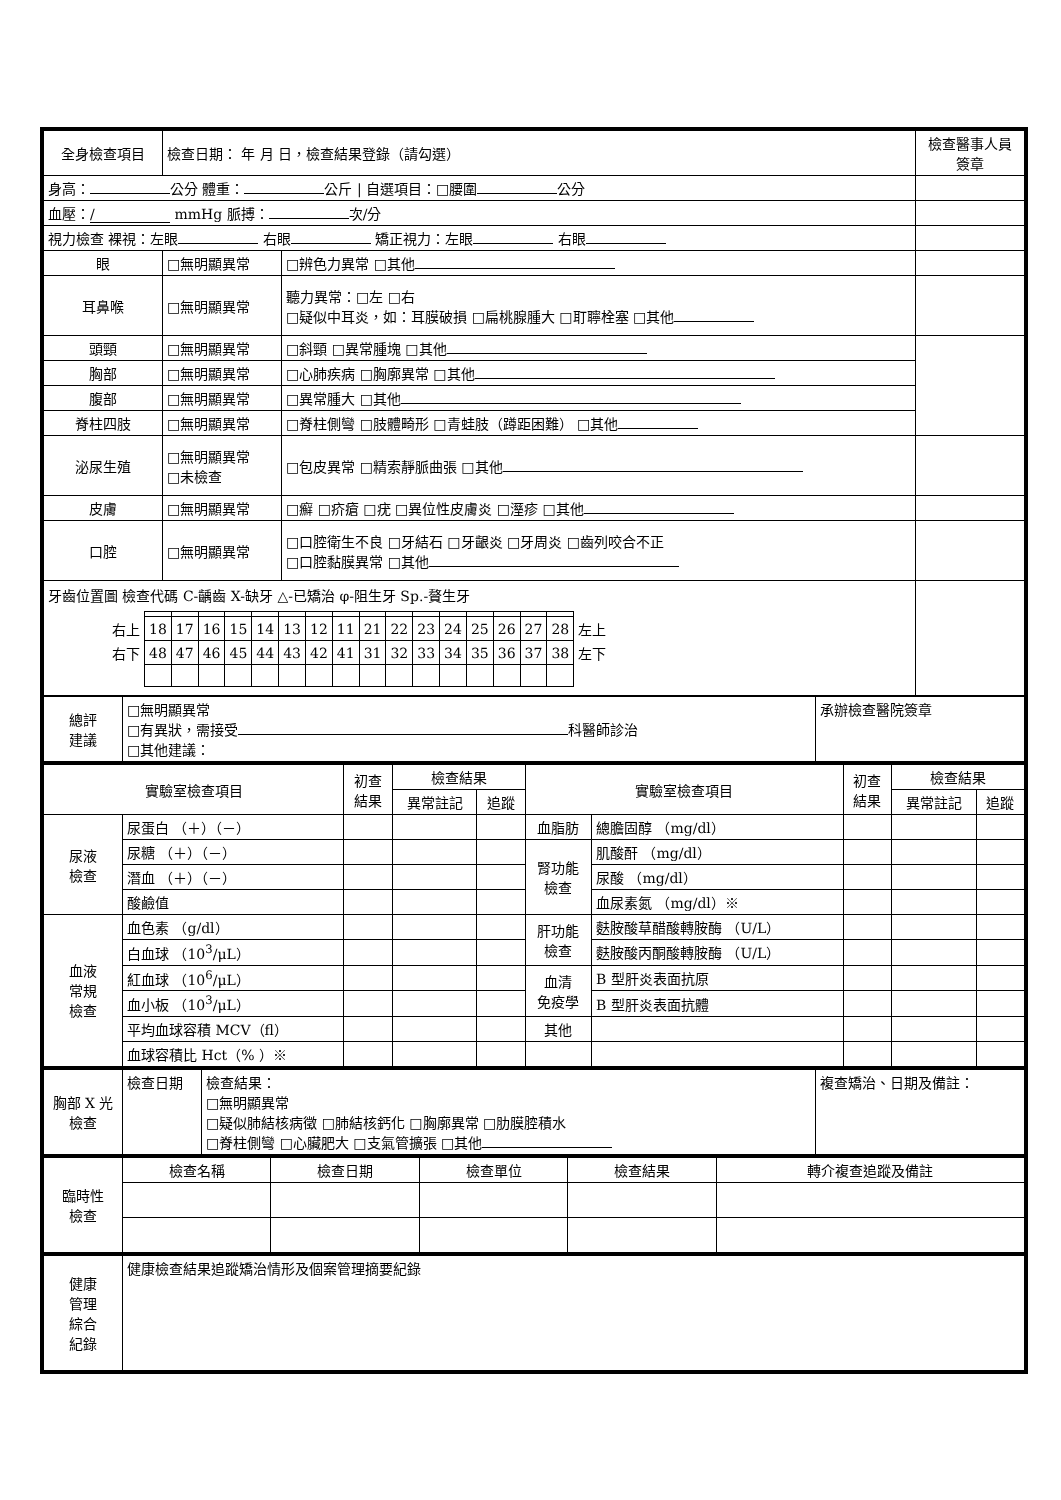| 全身檢查項目 | 檢查日期： 年 月 日，檢查結果登錄（請勾選） | | 檢查醫事人員 簽章 |
| 身高： 公分 體重： 公斤 / 自選項目：□腰圍 公分 | | | |
| 血壓： / mmHg 脈搏： 次/分 | | | |
| 視力檢查 裸視：左眼 右眼 矯正視力：左眼 右眼 | | | |
| 眼 | □無明顯異常 | □辨色力異常 □其他 | |
| 耳鼻喉 | □無明顯異常 | 聽力異常：□左 □右 □疑似中耳炎，如：耳膜破損 □扁桃腺腫大 □耵聹栓塞 □其他 | |
| 頭頸 | □無明顯異常 | □斜頸 □異常腫塊 □其他 | |
| 胸部 | □無明顯異常 | □心肺疾病 □胸廓異常 □其他 | |
| 腹部 | □無明顯異常 | □異常腫大 □其他 | |
| 脊柱四肢 | □無明顯異常 | □脊柱側彎 □肢體畸形 □青蛙肢（蹲距困難） □其他 | |
| 泌尿生殖 | □無明顯異常 □未檢查 | □包皮異常 □精索靜脈曲張 □其他 | |
| 皮膚 | □無明顯異常 | □癬 □疥瘡 □疣 □異位性皮膚炎 □溼疹 □其他 | |
| 口腔 | □無明顯異常 | □口腔衛生不良 □牙結石 □牙齦炎 □牙周炎 □齒列咬合不正 □口腔黏膜異常 □其他 | |
| 牙齒位置圖 檢查代碼 C-齲齒 X-缺牙 △-已矯治 φ-阻生牙 Sp.-贅生牙 / 右上 / 18 / 17 / 16 / 15 / 14 / 13 / 12 / 11 / 21 / 22 / 23 / 24 / 25 / 26 / 27 / 28 / 左上 / / 右下 / 48 / 47 / 46 / 45 / 44 / 43 / 42 / 41 / 31 / 32 / 33 / 34 / 35 / 36 / 37 / 38 / 左下 / | | | |
| 總評 建議 | □無明顯異常 □有異狀，需接受 科醫師診治 □其他建議： | 承辦檢查醫院簽章 |
| 實驗室檢查項目 | | 初查 結果 | 檢查結果 | | 實驗室檢查項目 | | 初查 結果 | 檢查結果 | |
| --- | --- | --- | --- | --- | --- | --- | --- | --- | --- |
| | | | 異常註記 | 追蹤 | | | | 異常註記 | 追蹤 |
| 尿液 檢查 | 尿蛋白 （＋）（－） | | | | 血脂肪 | 總膽固醇 （mg/dl） | | | |
| | 尿糖 （＋）（－） | | | | 腎功能 檢查 | 肌酸酐 （mg/dl） | | | |
| | 潛血 （＋）（－） | | | | | 尿酸 （mg/dl） | | | |
| | 酸鹼值 | | | | | 血尿素氮 （mg/dl）※ | | | |
| 血液 常規 檢查 | 血色素 （g/dl） | | | | 肝功能 檢查 | 麩胺酸草醋酸轉胺酶 （U/L） | | | |
| | 白血球 （10<sup>3</sup>/μL） | | | | | 麩胺酸丙酮酸轉胺酶 （U/L） | | | |
| | 紅血球 （10<sup>6</sup>/μL） | | | | 血清 免疫學 | B 型肝炎表面抗原 | | | |
| | 血小板 （10<sup>3</sup>/μL） | | | | | B 型肝炎表面抗體 | | | |
| | 平均血球容積 MCV（fl） | | | | 其他 | | | | |
| | 血球容積比 Hct（% ）※ | | | | | | | | |
| 胸部 X 光 檢查 | 檢查日期 | 檢查結果： □無明顯異常 □疑似肺結核病徵 □肺結核鈣化 □胸廓異常 □肋膜腔積水 □脊柱側彎 □心臟肥大 □支氣管擴張 □其他 | 複查矯治、日期及備註： |
| 臨時性 檢查 | 檢查名稱 | 檢查日期 | 檢查單位 | 檢查結果 | 轉介複查追蹤及備註 |
| 健康 管理 綜合 紀錄 | 健康檢查結果追蹤矯治情形及個案管理摘要紀錄 |